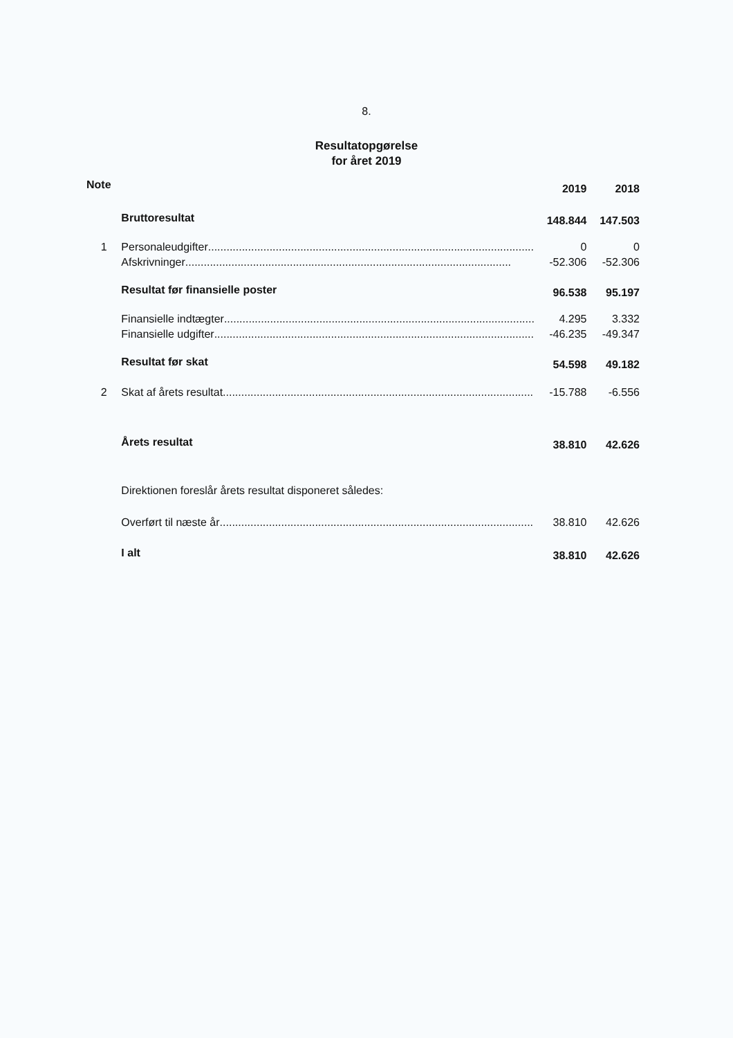8.
Resultatopgørelse
for året 2019
| Note | | 2019 | 2018 |
| | Bruttoresultat | 148.844 | 147.503 |
| 1 | Personaleudgifter .......................................................................................................... | 0 | 0 |
| | Afskrivninger .......................................................................................................... | -52.306 | -52.306 |
| | Resultat før finansielle poster | 96.538 | 95.197 |
| | Finansielle indtægter .......................................................................................................... | 4.295 | 3.332 |
| | Finansielle udgifter .......................................................................................................... | -46.235 | -49.347 |
| | Resultat før skat | 54.598 | 49.182 |
| 2 | Skat af årets resultat .......................................................................................................... | -15.788 | -6.556 |
| | Årets resultat | 38.810 | 42.626 |
| | Direktionen foreslår årets resultat disponeret således: | | |
| | Overført til næste år .......................................................................................................... | 38.810 | 42.626 |
| | I alt | 38.810 | 42.626 |